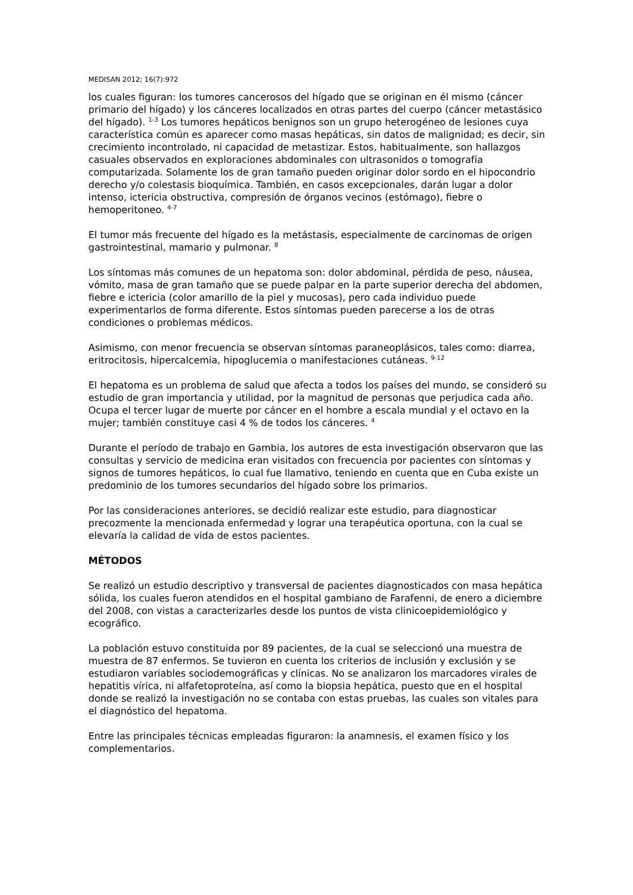MEDISAN 2012; 16(7):972
los cuales figuran: los tumores cancerosos del hígado que se originan en él mismo (cáncer primario del hígado) y los cánceres localizados en otras partes del cuerpo (cáncer metastásico del hígado). <sup>1-3</sup> Los tumores hepáticos benignos son un grupo heterogéneo de lesiones cuya característica común es aparecer como masas hepáticas, sin datos de malignidad; es decir, sin crecimiento incontrolado, ni capacidad de metastizar. Estos, habitualmente, son hallazgos casuales observados en exploraciones abdominales con ultrasonidos o tomografía computarizada. Solamente los de gran tamaño pueden originar dolor sordo en el hipocondrio derecho y/o colestasis bioquímica. También, en casos excepcionales, darán lugar a dolor intenso, ictericia obstructiva, compresión de órganos vecinos (estómago), fiebre o hemoperitoneo. <sup>4-7</sup>
El tumor más frecuente del hígado es la metástasis, especialmente de carcinomas de origen gastrointestinal, mamario y pulmonar. <sup>8</sup>
Los síntomas más comunes de un hepatoma son: dolor abdominal, pérdida de peso, náusea, vómito, masa de gran tamaño que se puede palpar en la parte superior derecha del abdomen, fiebre e ictericia (color amarillo de la piel y mucosas), pero cada individuo puede experimentarlos de forma diferente. Estos síntomas pueden parecerse a los de otras condiciones o problemas médicos.
Asimismo, con menor frecuencia se observan síntomas paraneoplásicos, tales como: diarrea, eritrocitosis, hipercalcemia, hipoglucemia o manifestaciones cutáneas. <sup>9-12</sup>
El hepatoma es un problema de salud que afecta a todos los países del mundo, se consideró su estudio de gran importancia y utilidad, por la magnitud de personas que perjudica cada año. Ocupa el tercer lugar de muerte por cáncer en el hombre a escala mundial y el octavo en la mujer; también constituye casi 4 % de todos los cánceres. <sup>4</sup>
Durante el período de trabajo en Gambia, los autores de esta investigación observaron que las consultas y servicio de medicina eran visitados con frecuencia por pacientes con síntomas y signos de tumores hepáticos, lo cual fue llamativo, teniendo en cuenta que en Cuba existe un predominio de los tumores secundarios del hígado sobre los primarios.
Por las consideraciones anteriores, se decidió realizar este estudio, para diagnosticar precozmente la mencionada enfermedad y lograr una terapéutica oportuna, con la cual se elevaría la calidad de vida de estos pacientes.
MÉTODOS
Se realizó un estudio descriptivo y transversal de pacientes diagnosticados con masa hepática sólida, los cuales fueron atendidos en el hospital gambiano de Farafenni, de enero a diciembre del 2008, con vistas a caracterizarles desde los puntos de vista clinicoepidemiológico y ecográfico.
La población estuvo constituida por 89 pacientes, de la cual se seleccionó una muestra de muestra de 87 enfermos. Se tuvieron en cuenta los criterios de inclusión y exclusión y se estudiaron variables sociodemográficas y clínicas. No se analizaron los marcadores virales de hepatitis vírica, ni alfafetoproteína, así como la biopsia hepática, puesto que en el hospital donde se realizó la investigación no se contaba con estas pruebas, las cuales son vitales para el diagnóstico del hepatoma.
Entre las principales técnicas empleadas figuraron: la anamnesis, el examen físico y los complementarios.